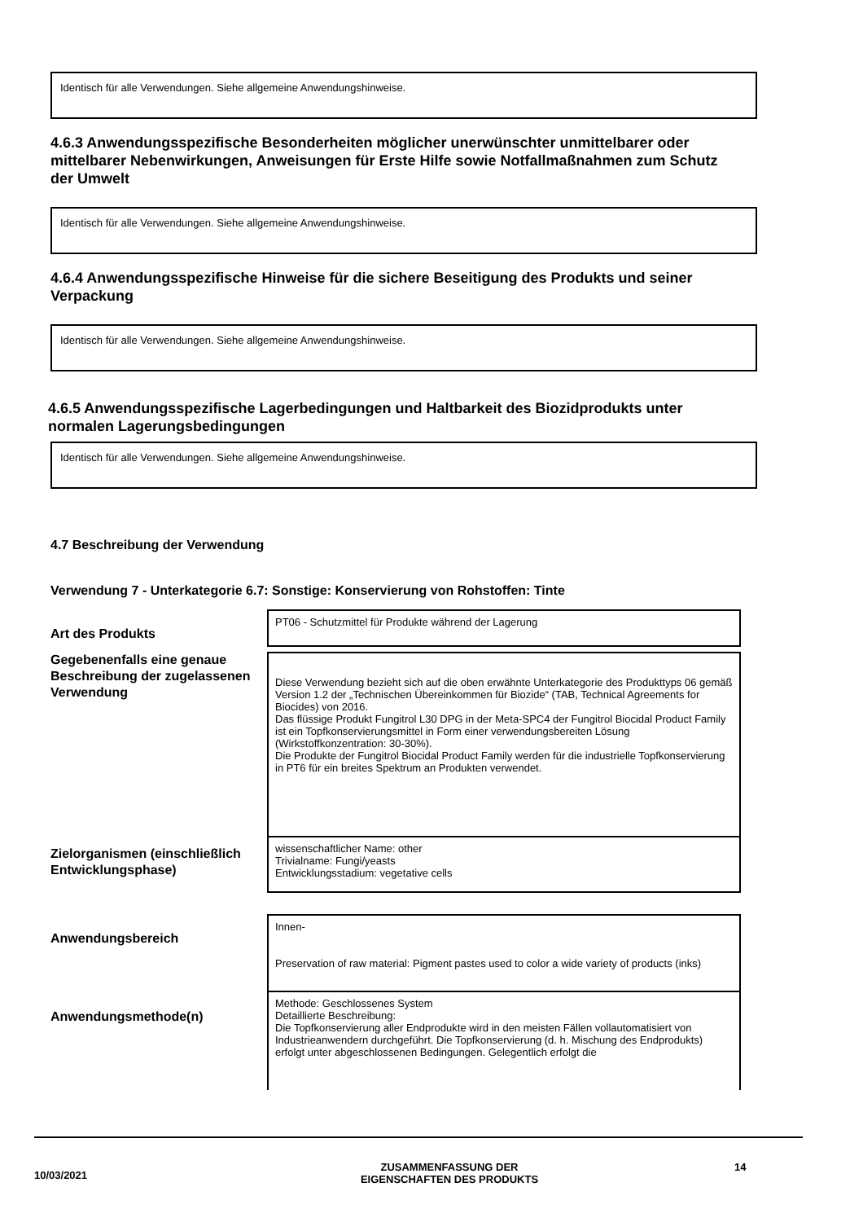Identisch für alle Verwendungen. Siehe allgemeine Anwendungshinweise.
4.6.3 Anwendungsspezifische Besonderheiten möglicher unerwünschter unmittelbarer oder mittelbarer Nebenwirkungen, Anweisungen für Erste Hilfe sowie Notfallmaßnahmen zum Schutz der Umwelt
Identisch für alle Verwendungen. Siehe allgemeine Anwendungshinweise.
4.6.4 Anwendungsspezifische Hinweise für die sichere Beseitigung des Produkts und seiner Verpackung
Identisch für alle Verwendungen. Siehe allgemeine Anwendungshinweise.
4.6.5 Anwendungsspezifische Lagerbedingungen und Haltbarkeit des Biozidprodukts unter normalen Lagerungsbedingungen
Identisch für alle Verwendungen. Siehe allgemeine Anwendungshinweise.
4.7 Beschreibung der Verwendung
Verwendung 7 - Unterkategorie 6.7: Sonstige: Konservierung von Rohstoffen: Tinte
Art des Produkts
PT06 - Schutzmittel für Produkte während der Lagerung
Gegebenenfalls eine genaue Beschreibung der zugelassenen Verwendung
Diese Verwendung bezieht sich auf die oben erwähnte Unterkategorie des Produkttyps 06 gemäß Version 1.2 der „Technischen Übereinkommen für Biozide“ (TAB, Technical Agreements for Biocides) von 2016.
Das flüssige Produkt Fungitrol L30 DPG in der Meta-SPC4 der Fungitrol Biocidal Product Family ist ein Topfkonservierungsmittel in Form einer verwendungsbereiten Lösung (Wirkstoffkonzentration: 30-30%).
Die Produkte der Fungitrol Biocidal Product Family werden für die industrielle Topfkonservierung in PT6 für ein breites Spektrum an Produkten verwendet.
Zielorganismen (einschließlich Entwicklungsphase)
wissenschaftlicher Name: other
Trivialname: Fungi/yeasts
Entwicklungsstadium: vegetative cells
Anwendungsbereich
Innen-
Preservation of raw material: Pigment pastes used to color a wide variety of products (inks)
Anwendungsmethode(n)
Methode: Geschlossenes System
Detaillierte Beschreibung:
Die Topfkonservierung aller Endprodukte wird in den meisten Fällen vollautomatisiert von Industrieanwendern durchgeführt. Die Topfkonservierung (d. h. Mischung des Endprodukts) erfolgt unter abgeschlossenen Bedingungen. Gelegentlich erfolgt die
10/03/2021
ZUSAMMENFASSUNG DER
EIGENSCHAFTEN DES PRODUKTS
14